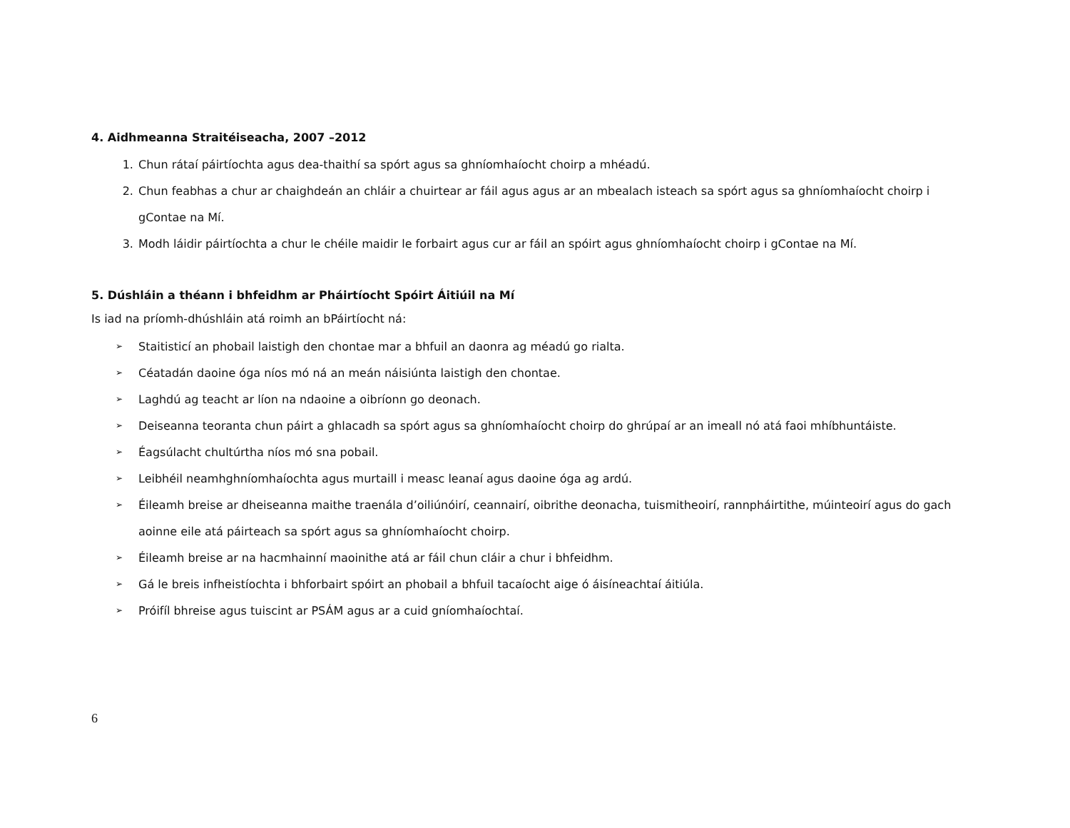4. Aidhmeanna Straitéiseacha, 2007 –2012
1. Chun rátaí páirtíochta agus dea-thaithí sa spórt agus sa ghníomhaíocht choirp a mhéadú.
2. Chun feabhas a chur ar chaighdeán an chláir a chuirtear ar fáil agus agus ar an mbealach isteach sa spórt agus sa ghníomhaíocht choirp i gContae na Mí.
3. Modh láidir páirtíochta a chur le chéile maidir le forbairt agus cur ar fáil an spóirt agus ghníomhaíocht choirp i gContae na Mí.
5. Dúshláin a théann i bhfeidhm ar Pháirtíocht Spóirt Áitiúil na Mí
Is iad na príomh-dhúshláin atá roimh an bPáirtíocht ná:
➢ Staitisticí an phobail laistigh den chontae mar a bhfuil an daonra ag méadú go rialta.
➢ Céatadán daoine óga níos mó ná an meán náisiúnta laistigh den chontae.
➢ Laghdú ag teacht ar líon na ndaoine a oibríonn go deonach.
➢ Deiseanna teoranta chun páirt a ghlacadh sa spórt agus sa ghníomhaíocht choirp do ghrúpaí ar an imeall nó atá faoi mhíbhuntáiste.
➢ Éagsúlacht chultúrtha níos mó sna pobail.
➢ Leibhéil neamhghníomhaíochta agus murtaill i measc leanaí agus daoine óga ag ardú.
➢ Éileamh breise ar dheiseanna maithe traenála d’oiliúnóirí, ceannairí, oibrithe deonacha, tuismitheoirí, rannpháirtithe, múinteoirí agus do gach aoinne eile atá páirteach sa spórt agus sa ghníomhaíocht choirp.
➢ Éileamh breise ar na hacmhainní maoinithe atá ar fáil chun cláir a chur i bhfeidhm.
➢ Gá le breis infheistíochta i bhforbairt spóirt an phobail a bhfuil tacaíocht aige ó áisíneachtaí áitiúla.
➢ Próifíl bhreise agus tuiscint ar PSÁM agus ar a cuid gníomhaíochtaí.
6